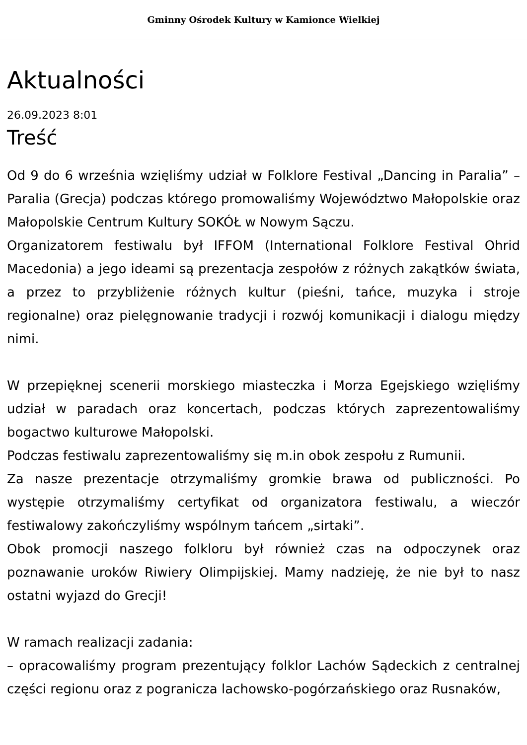Gminny Ośrodek Kultury w Kamionce Wielkiej
Aktualności
26.09.2023 8:01
Treść
Od 9 do 6 września wzięliśmy udział w Folklore Festival „Dancing in Paralia” – Paralia (Grecja) podczas którego promowaliśmy Województwo Małopolskie oraz Małopolskie Centrum Kultury SOKÓŁ w Nowym Sączu.
Organizatorem festiwalu był IFFOM (International Folklore Festival Ohrid Macedonia) a jego ideami są prezentacja zespołów z różnych zakątków świata, a przez to przybliżenie różnych kultur (pieśni, tańce, muzyka i stroje regionalne) oraz pielęgnowanie tradycji i rozwój komunikacji i dialogu między nimi.
W przepięknej scenerii morskiego miasteczka i Morza Egejskiego wzięliśmy udział w paradach oraz koncertach, podczas których zaprezentowaliśmy bogactwo kulturowe Małopolski.
Podczas festiwalu zaprezentowaliśmy się m.in obok zespołu z Rumunii.
Za nasze prezentacje otrzymaliśmy gromkie brawa od publiczności. Po występie otrzymaliśmy certyfikat od organizatora festiwalu, a wieczór festiwalowy zakończyliśmy wspólnym tańcem „sirtaki”.
Obok promocji naszego folkloru był również czas na odpoczynek oraz poznawanie uroków Riwiery Olimpijskiej. Mamy nadzieję, że nie był to nasz ostatni wyjazd do Grecji!
W ramach realizacji zadania:
– opracowaliśmy program prezentujący folklor Lachów Sądeckich z centralnej części regionu oraz z pogranicza lachowsko-pogórzańskiego oraz Rusnaków,